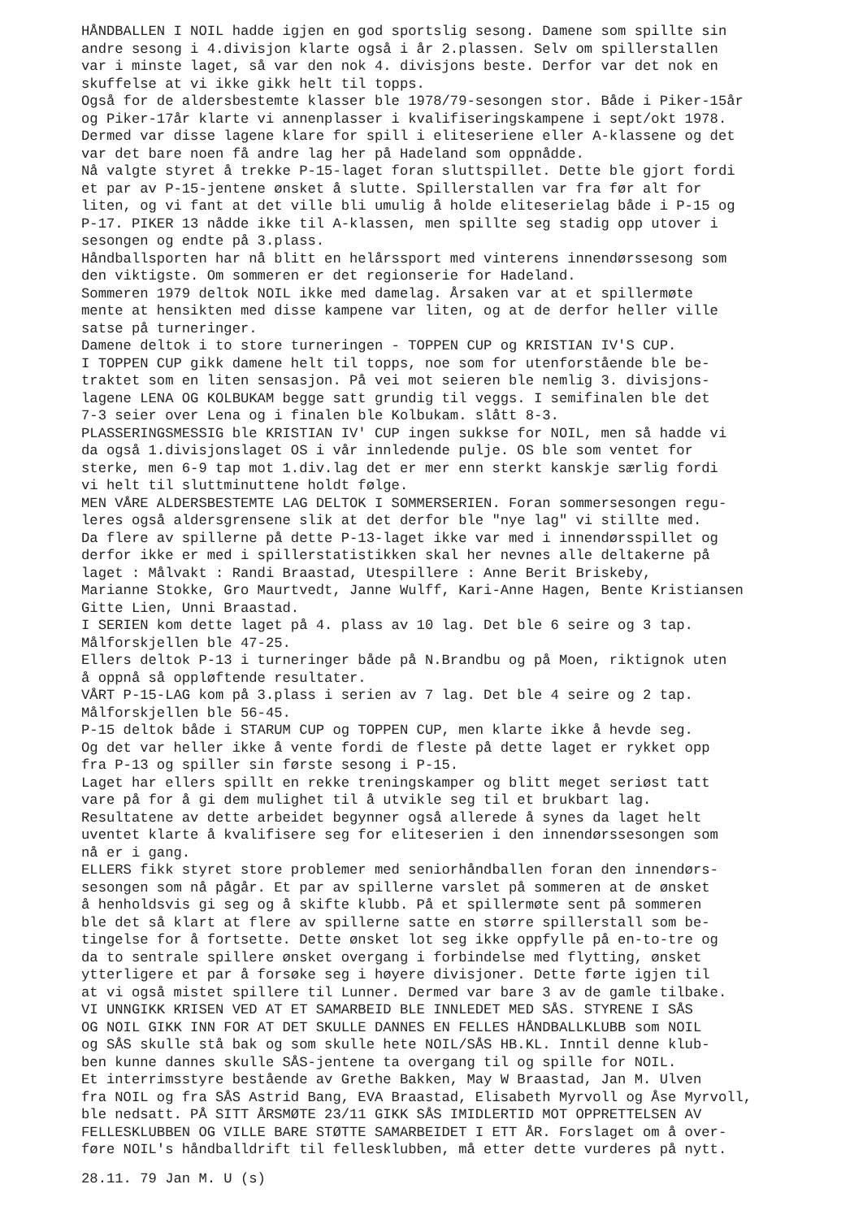HÅNDBALLEN I NOIL hadde igjen en god sportslig sesong. Damene som spillte sin
andre sesong i 4.divisjon klarte også i år 2.plassen. Selv om spillerstallen
var i minste laget, så var den nok 4. divisjons beste. Derfor var det nok en
skuffelse at vi ikke gikk helt til topps.
Også for de aldersbestemte klasser ble 1978/79-sesongen stor. Både i Piker-15år
og Piker-17år klarte vi annenplasser i kvalifiseringskampene i sept/okt 1978.
Dermed var disse lagene klare for spill i eliteseriene eller A-klassene og det
var det bare noen få andre lag her på Hadeland som oppnådde.
Nå valgte styret å trekke P-15-laget foran sluttspillet. Dette ble gjort fordi
et par av P-15-jentene ønsket å slutte. Spillerstallen var fra før alt for
liten, og vi fant at det ville bli umulig å holde eliteserielag både i P-15 og
P-17. PIKER 13 nådde ikke til A-klassen, men spillte seg stadig opp utover i
sesongen og endte på 3.plass.
Håndballsporten har nå blitt en helårssport med vinterens innendørssesong som
den viktigste. Om sommeren er det regionserie for Hadeland.
Sommeren 1979 deltok NOIL ikke med damelag. Årsaken var at et spillermøte
mente at hensikten med disse kampene var liten, og at de derfor heller ville
satse på turneringer.
Damene deltok i to store turneringen - TOPPEN CUP og KRISTIAN IV'S CUP.
I TOPPEN CUP gikk damene helt til topps, noe som for utenforstående ble be-
traktet som en liten sensasjon. På vei mot seieren ble nemlig 3. divisjons-
lagene LENA OG KOLBUKAM begge satt grundig til veggs. I semifinalen ble det
7-3 seier over Lena og i finalen ble Kolbukam. slått 8-3.
PLASSERINGSMESSIG ble KRISTIAN IV' CUP ingen sukkse for NOIL, men så hadde vi
da også 1.divisjonslaget OS i vår innledende pulje. OS ble som ventet for
sterke, men 6-9 tap mot 1.div.lag det er mer enn sterkt kanskje særlig fordi
vi helt til sluttminuttene holdt følge.
MEN VÅRE ALDERSBESTEMTE LAG DELTOK I SOMMERSERIEN. Foran sommersesongen regu-
leres også aldersgrensene slik at det derfor ble "nye lag" vi stillte med.
Da flere av spillerne på dette P-13-laget ikke var med i innendørsspillet og
derfor ikke er med i spillerstatistikken skal her nevnes alle deltakerne på
laget : Målvakt : Randi Braastad, Utespillere : Anne Berit Briskeby,
Marianne Stokke, Gro Maurtvedt, Janne Wulff, Kari-Anne Hagen, Bente Kristiansen
Gitte Lien, Unni Braastad.
I SERIEN kom dette laget på 4. plass av 10 lag. Det ble 6 seire og 3 tap.
Målforskjellen ble 47-25.
Ellers deltok P-13 i turneringer både på N.Brandbu og på Moen, riktignok uten
å oppnå så oppløftende resultater.
VÅRT P-15-LAG kom på 3.plass i serien av 7 lag. Det ble 4 seire og 2 tap.
Målforskjellen ble 56-45.
P-15 deltok både i STARUM CUP og TOPPEN CUP, men klarte ikke å hevde seg.
Og det var heller ikke å vente fordi de fleste på dette laget er rykket opp
fra P-13 og spiller sin første sesong i P-15.
Laget har ellers spillt en rekke treningskamper og blitt meget seriøst tatt
vare på for å gi dem mulighet til å utvikle seg til et brukbart lag.
Resultatene av dette arbeidet begynner også allerede å synes da laget helt
uventet klarte å kvalifisere seg for eliteserien i den innendørssesongen som
nå er i gang.
ELLERS fikk styret store problemer med seniorhåndballen foran den innendørs-
sesongen som nå pågår. Et par av spillerne varslet på sommeren at de ønsket
å henholdsvis gi seg og å skifte klubb. På et spillermøte sent på sommeren
ble det så klart at flere av spillerne satte en større spillerstall som be-
tingelse for å fortsette. Dette ønsket lot seg ikke oppfylle på en-to-tre og
da to sentrale spillere ønsket overgang i forbindelse med flytting, ønsket
ytterligere et par å forsøke seg i høyere divisjoner. Dette førte igjen til
at vi også mistet spillere til Lunner. Dermed var bare 3 av de gamle tilbake.
VI UNNGIKK KRISEN VED AT ET SAMARBEID BLE INNLEDET MED SÅS. STYRENE I SÅS
OG NOIL GIKK INN FOR AT DET SKULLE DANNES EN FELLES HÅNDBALLKLUBB som NOIL
og SÅS skulle stå bak og som skulle hete NOIL/SÅS HB.KL. Inntil denne klub-
ben kunne dannes skulle SÅS-jentene ta overgang til og spille for NOIL.
Et interrimsstyre bestående av Grethe Bakken, May W Braastad, Jan M. Ulven
fra NOIL og fra SÅS Astrid Bang, EVA Braastad, Elisabeth Myrvoll og Åse Myrvoll,
ble nedsatt. PÅ SITT ÅRSMØTE 23/11 GIKK SÅS IMIDLERTID MOT OPPRETTELSEN AV
FELLESKLUBBEN OG VILLE BARE STØTTE SAMARBEIDET I ETT ÅR. Forslaget om å over-
føre NOIL's håndballdrift til fellesklubben, må etter dette vurderes på nytt.
28.11. 79 Jan M. U (s)